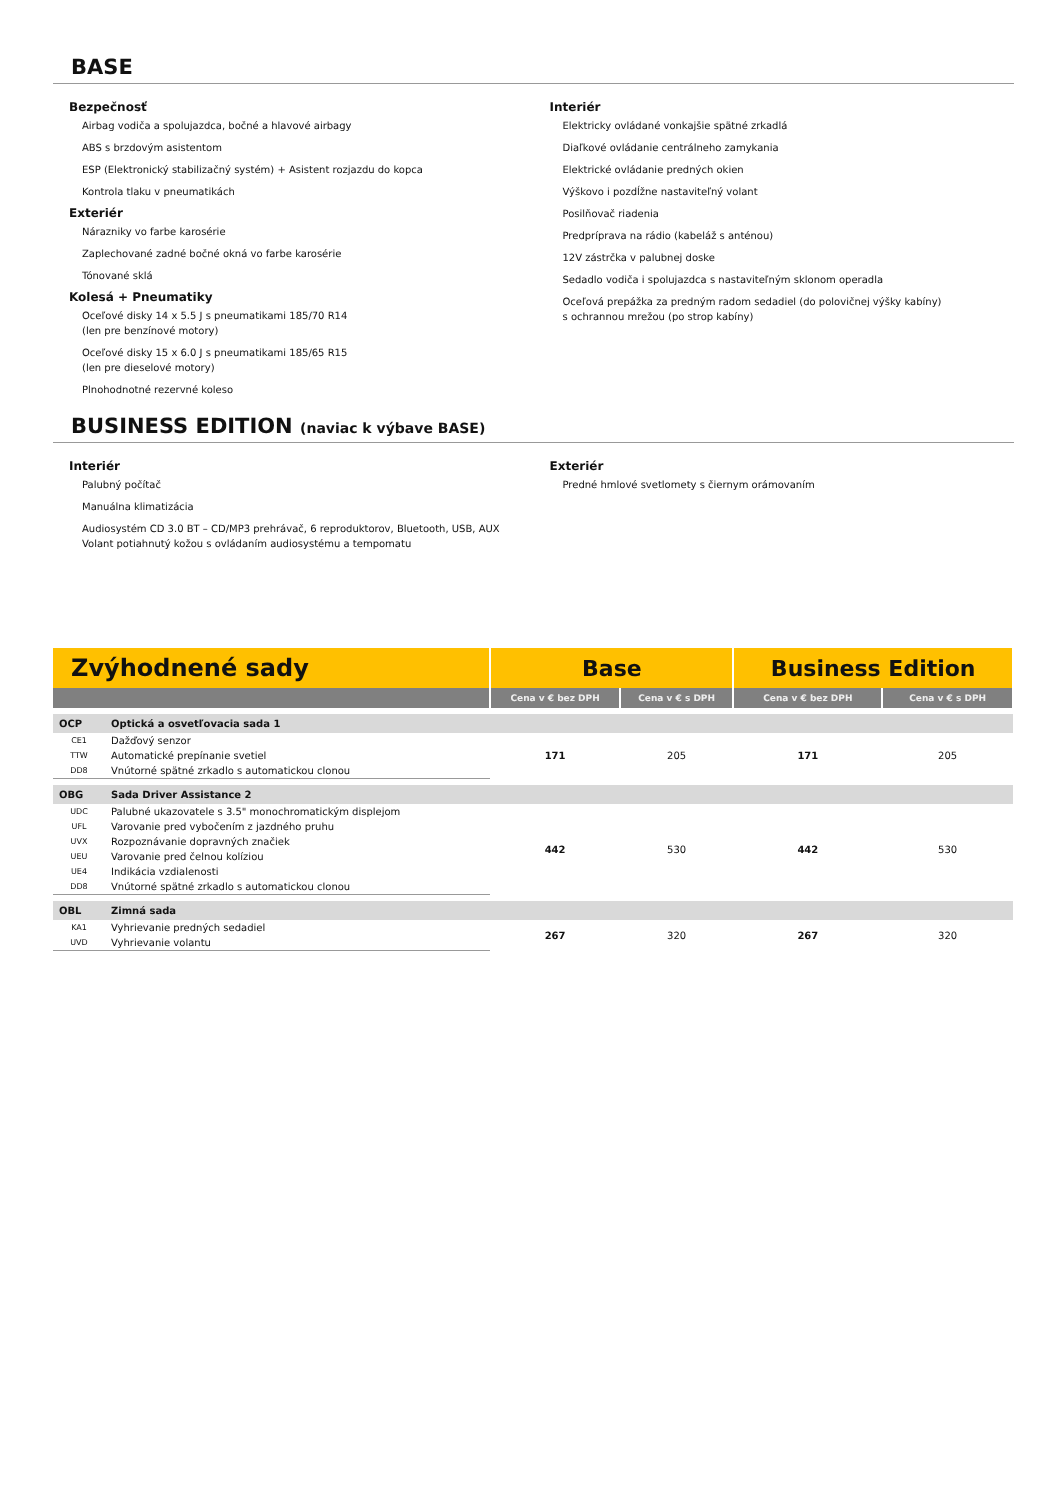BASE
Bezpečnosť
Airbag vodiča a spolujazdca, bočné a hlavové airbagy
ABS s brzdovým asistentom
ESP (Elektronický stabilizačný systém) + Asistent rozjazdu do kopca
Kontrola tlaku v pneumatikách
Exteriér
Nárazniky vo farbe karosérie
Zaplechované zadné bočné okná vo farbe karosérie
Tónované sklá
Kolesá + Pneumatiky
Oceľové disky 14 x 5.5 J s pneumatikami 185/70 R14
(len pre benzínové motory)
Oceľové disky 15 x 6.0 J s pneumatikami 185/65 R15
(len pre dieselové motory)
Plnohodnotné rezervné koleso
Interiér
Elektricky ovládané vonkajšie spätné zrkadlá
Diaľkové ovládanie centrálneho zamykania
Elektrické ovládanie predných okien
Výškovo i pozdĺžne nastaviteľný volant
Posilňovač riadenia
Predpríprava na rádio (kabeláž s anténou)
12V zástrčka v palubnej doske
Sedadlo vodiča i spolujazdca s nastaviteľným sklonom operadla
Oceľová prepážka za predným radom sedadiel (do polovičnej výšky kabíny)
s ochrannou mrežou (po strop kabíny)
BUSINESS EDITION (naviac k výbave BASE)
Interiér
Palubný počítač
Manuálna klimatizácia
Audiosystém CD 3.0 BT – CD/MP3 prehrávač, 6 reproduktorov, Bluetooth, USB, AUX
Volant potiahnutý kožou s ovládaním audiosystému a tempomatu
Exteriér
Predné hmlové svetlomety s čiernym orámovaním
| Zvýhodnené sady | | Base | | Business Edition | |
| --- | --- | --- | --- | --- | --- |
| | | Cena v € bez DPH | Cena v € s DPH | Cena v € bez DPH | Cena v € s DPH |
| OCP | Optická a osvetľovacia sada 1 | | | | |
| CE1 | Dažďový senzor | 171 | 205 | 171 | 205 |
| TTW | Automatické prepínanie svetiel | | | | |
| DD8 | Vnútorné spätné zrkadlo s automatickou clonou | | | | |
| OBG | Sada Driver Assistance 2 | | | | |
| UDC | Palubné ukazovatele s 3.5" monochromatickým displejom | 442 | 530 | 442 | 530 |
| UFL | Varovanie pred vybočením z jazdného pruhu | | | | |
| UVX | Rozpoznávanie dopravných značiek | | | | |
| UEU | Varovanie pred čelnou kolíziou | | | | |
| UE4 | Indikácia vzdialenosti | | | | |
| DD8 | Vnútorné spätné zrkadlo s automatickou clonou | | | | |
| OBL | Zimná sada | | | | |
| KA1 | Vyhrievanie predných sedadiel | 267 | 320 | 267 | 320 |
| UVD | Vyhrievanie volantu | | | | |